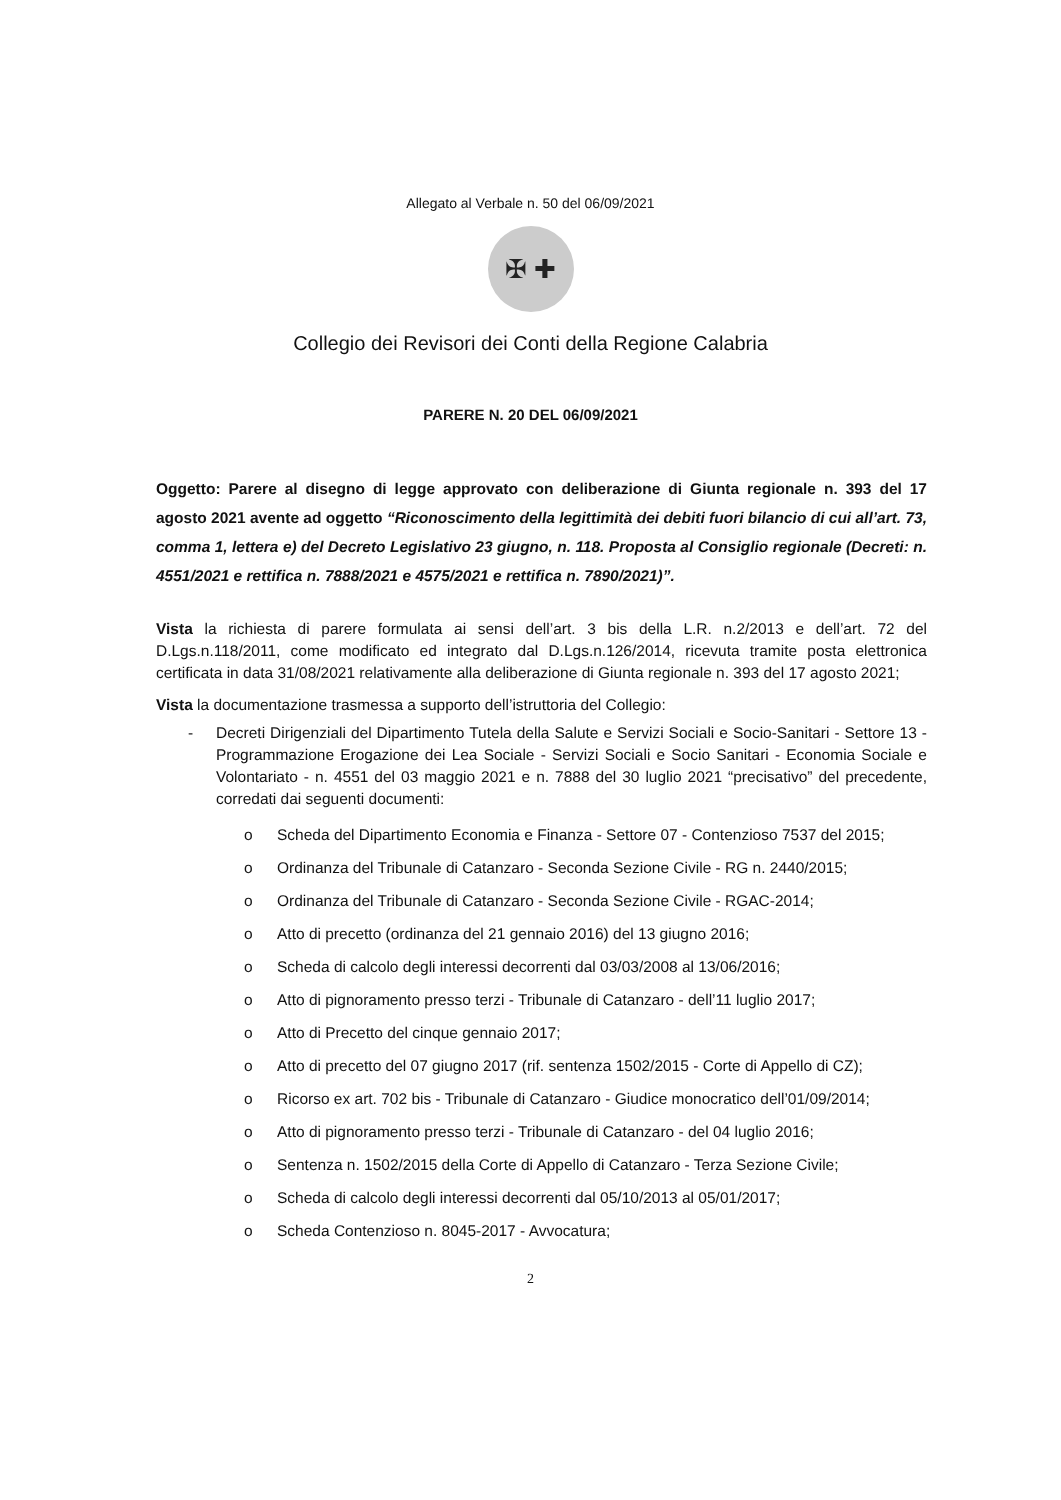Allegato al Verbale n. 50 del 06/09/2021
✠ ✚
Collegio dei Revisori dei Conti della Regione Calabria
PARERE N. 20 DEL 06/09/2021
Oggetto: Parere al disegno di legge approvato con deliberazione di Giunta regionale n. 393 del 17 agosto 2021 avente ad oggetto “Riconoscimento della legittimità dei debiti fuori bilancio di cui all’art. 73, comma 1, lettera e) del Decreto Legislativo 23 giugno, n. 118. Proposta al Consiglio regionale (Decreti: n. 4551/2021 e rettifica n. 7888/2021 e 4575/2021 e rettifica n. 7890/2021)”.
Vista la richiesta di parere formulata ai sensi dell’art. 3 bis della L.R. n.2/2013 e dell’art. 72 del D.Lgs.n.118/2011, come modificato ed integrato dal D.Lgs.n.126/2014, ricevuta tramite posta elettronica certificata in data 31/08/2021 relativamente alla deliberazione di Giunta regionale n. 393 del 17 agosto 2021;
Vista la documentazione trasmessa a supporto dell’istruttoria del Collegio:
- Decreti Dirigenziali del Dipartimento Tutela della Salute e Servizi Sociali e Socio-Sanitari - Settore 13 - Programmazione Erogazione dei Lea Sociale - Servizi Sociali e Socio Sanitari - Economia Sociale e Volontariato - n. 4551 del 03 maggio 2021 e n. 7888 del 30 luglio 2021 “precisativo” del precedente, corredati dai seguenti documenti:
o Scheda del Dipartimento Economia e Finanza - Settore 07 - Contenzioso 7537 del 2015;
o Ordinanza del Tribunale di Catanzaro - Seconda Sezione Civile - RG n. 2440/2015;
o Ordinanza del Tribunale di Catanzaro - Seconda Sezione Civile - RGAC-2014;
o Atto di precetto (ordinanza del 21 gennaio 2016) del 13 giugno 2016;
o Scheda di calcolo degli interessi decorrenti dal 03/03/2008 al 13/06/2016;
o Atto di pignoramento presso terzi - Tribunale di Catanzaro - dell’11 luglio 2017;
o Atto di Precetto del cinque gennaio 2017;
o Atto di precetto del 07 giugno 2017 (rif. sentenza 1502/2015 - Corte di Appello di CZ);
o Ricorso ex art. 702 bis - Tribunale di Catanzaro - Giudice monocratico dell’01/09/2014;
o Atto di pignoramento presso terzi - Tribunale di Catanzaro - del 04 luglio 2016;
o Sentenza n. 1502/2015 della Corte di Appello di Catanzaro - Terza Sezione Civile;
o Scheda di calcolo degli interessi decorrenti dal 05/10/2013 al 05/01/2017;
o Scheda Contenzioso n. 8045-2017 - Avvocatura;
2